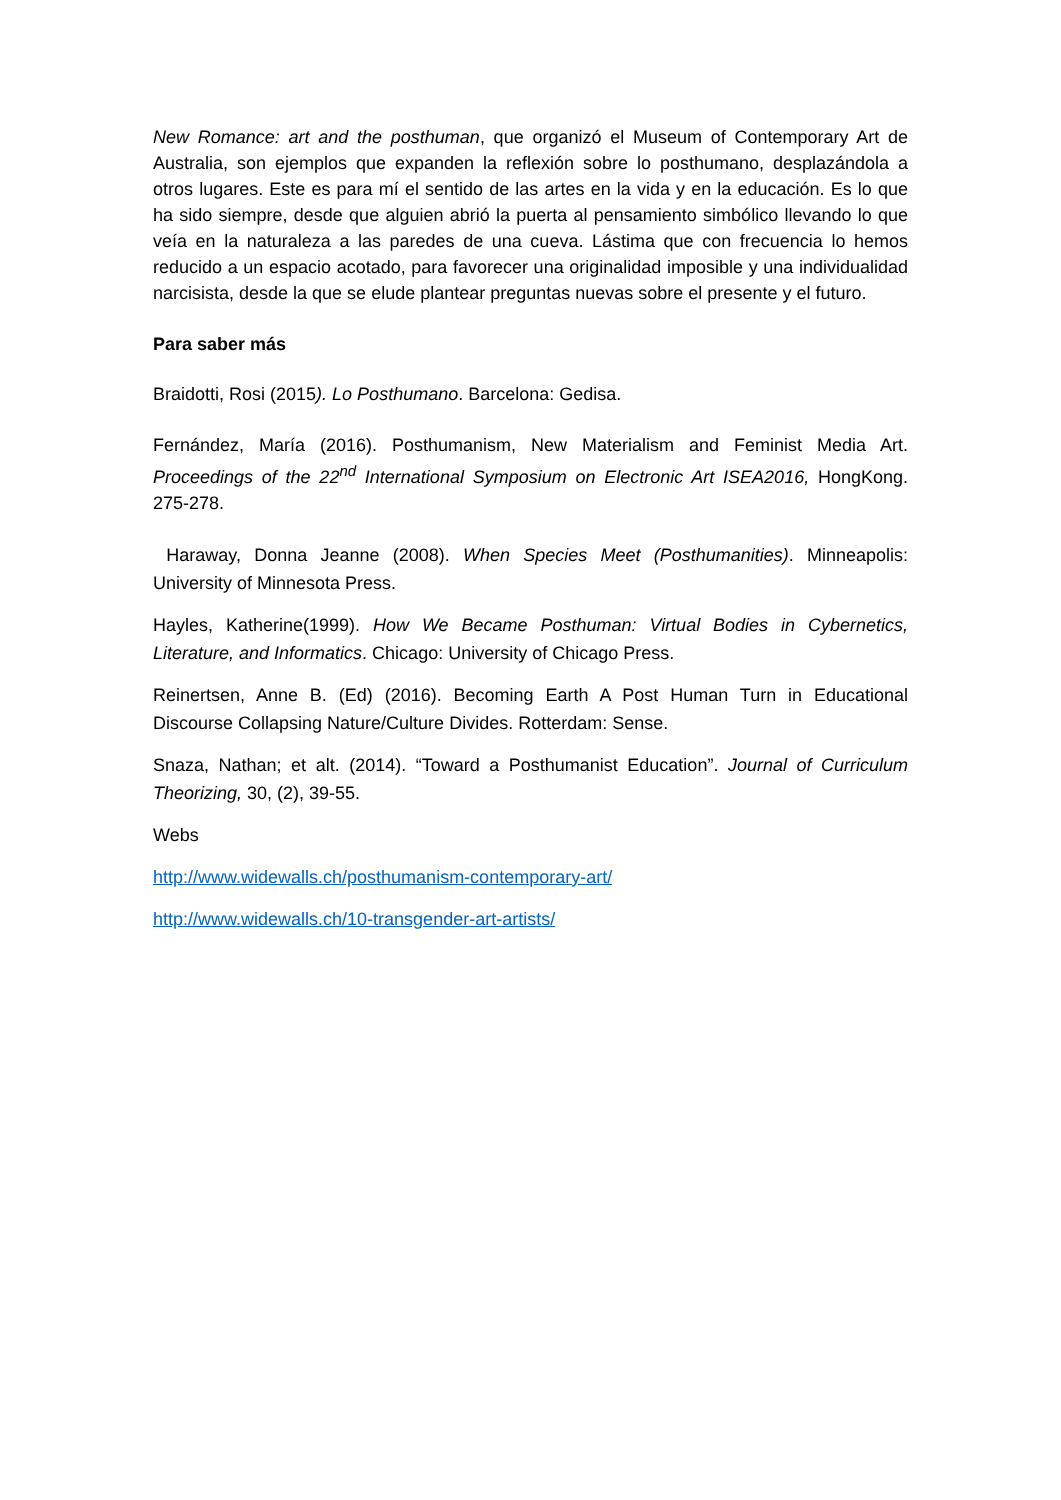New Romance: art and the posthuman, que organizó el Museum of Contemporary Art de Australia, son ejemplos que expanden la reflexión sobre lo posthumano, desplazándola a otros lugares. Este es para mí el sentido de las artes en la vida y en la educación. Es lo que ha sido siempre, desde que alguien abrió la puerta al pensamiento simbólico llevando lo que veía en la naturaleza a las paredes de una cueva. Lástima que con frecuencia lo hemos reducido a un espacio acotado, para favorecer una originalidad imposible y una individualidad narcisista, desde la que se elude plantear preguntas nuevas sobre el presente y el futuro.
Para saber más
Braidotti, Rosi (2015). Lo Posthumano. Barcelona: Gedisa.
Fernández, María (2016). Posthumanism, New Materialism and Feminist Media Art. Proceedings of the 22<sup>nd</sup> International Symposium on Electronic Art ISEA2016, HongKong. 275-278.
Haraway, Donna Jeanne (2008). When Species Meet (Posthumanities). Minneapolis: University of Minnesota Press.
Hayles, Katherine(1999). How We Became Posthuman: Virtual Bodies in Cybernetics, Literature, and Informatics. Chicago: University of Chicago Press.
Reinertsen, Anne B. (Ed) (2016). Becoming Earth A Post Human Turn in Educational Discourse Collapsing Nature/Culture Divides. Rotterdam: Sense.
Snaza, Nathan; et alt. (2014). “Toward a Posthumanist Education”. Journal of Curriculum Theorizing, 30, (2), 39-55.
Webs
http://www.widewalls.ch/posthumanism-contemporary-art/
http://www.widewalls.ch/10-transgender-art-artists/